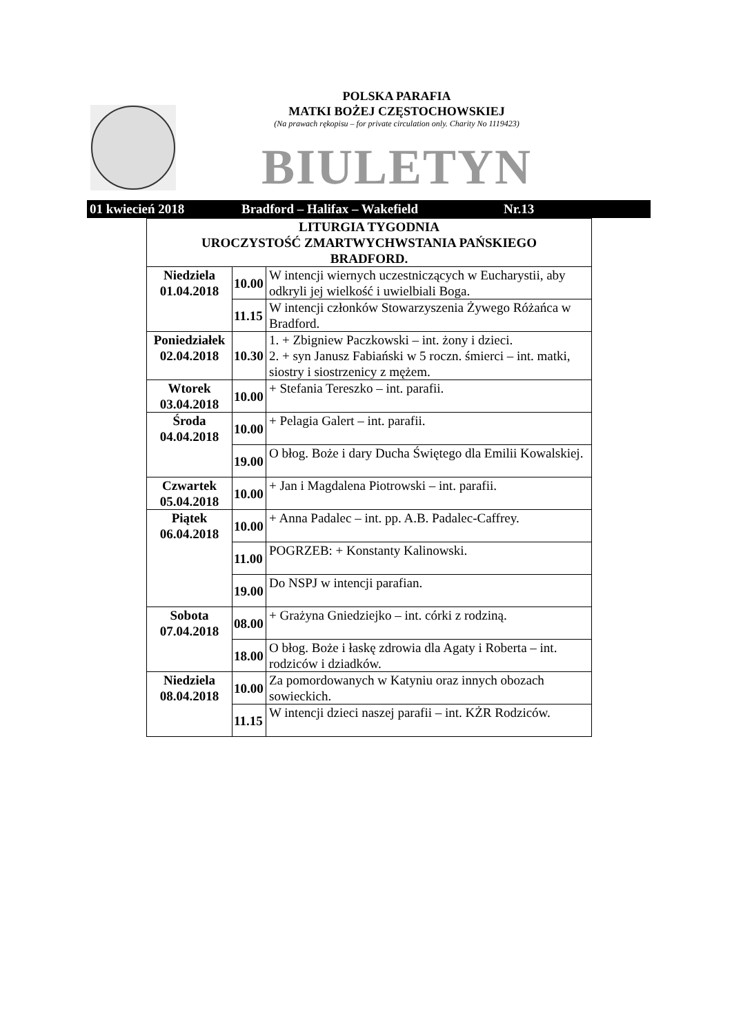POLSKA PARAFIA
MATKI BOŻEJ CZĘSTOCHOWSKIEJ
(Na prawach rękopisu – for private circulation only. Charity No 1119423)
BIULETYN
01 kwiecień 2018 Bradford – Halifax – Wakefield Nr.13
| LITURGIA TYGODNIA UROCZYSTOŚĆ ZMARTWYCHWSTANIA PAŃSKIEGO BRADFORD. | | |
| Niedziela 01.04.2018 | 10.00 | W intencji wiernych uczestniczących w Eucharystii, aby odkryli jej wielkość i uwielbiali Boga. |
| | 11.15 | W intencji członków Stowarzyszenia Żywego Różańca w Bradford. |
| Poniedziałek 02.04.2018 | 10.30 | 1. + Zbigniew Paczkowski – int. żony i dzieci. 2. + syn Janusz Fabiański w 5 roczn. śmierci – int. matki, siostry i siostrzenicy z mężem. |
| Wtorek 03.04.2018 | 10.00 | + Stefania Tereszko – int. parafii. |
| Środa 04.04.2018 | 10.00 | + Pelagia Galert – int. parafii. |
| | 19.00 | O błog. Boże i dary Ducha Świętego dla Emilii Kowalskiej. |
| Czwartek 05.04.2018 | 10.00 | + Jan i Magdalena Piotrowski – int. parafii. |
| Piątek 06.04.2018 | 10.00 | + Anna Padalec – int. pp. A.B. Padalec-Caffrey. |
| | 11.00 | POGRZEB: + Konstanty Kalinowski. |
| | 19.00 | Do NSPJ w intencji parafian. |
| Sobota 07.04.2018 | 08.00 | + Grażyna Gniedziejko – int. córki z rodziną. |
| | 18.00 | O błog. Boże i łaskę zdrowia dla Agaty i Roberta – int. rodziców i dziadków. |
| Niedziela 08.04.2018 | 10.00 | Za pomordowanych w Katyniu oraz innych obozach sowieckich. |
| | 11.15 | W intencji dzieci naszej parafii – int. KŻR Rodziców. |